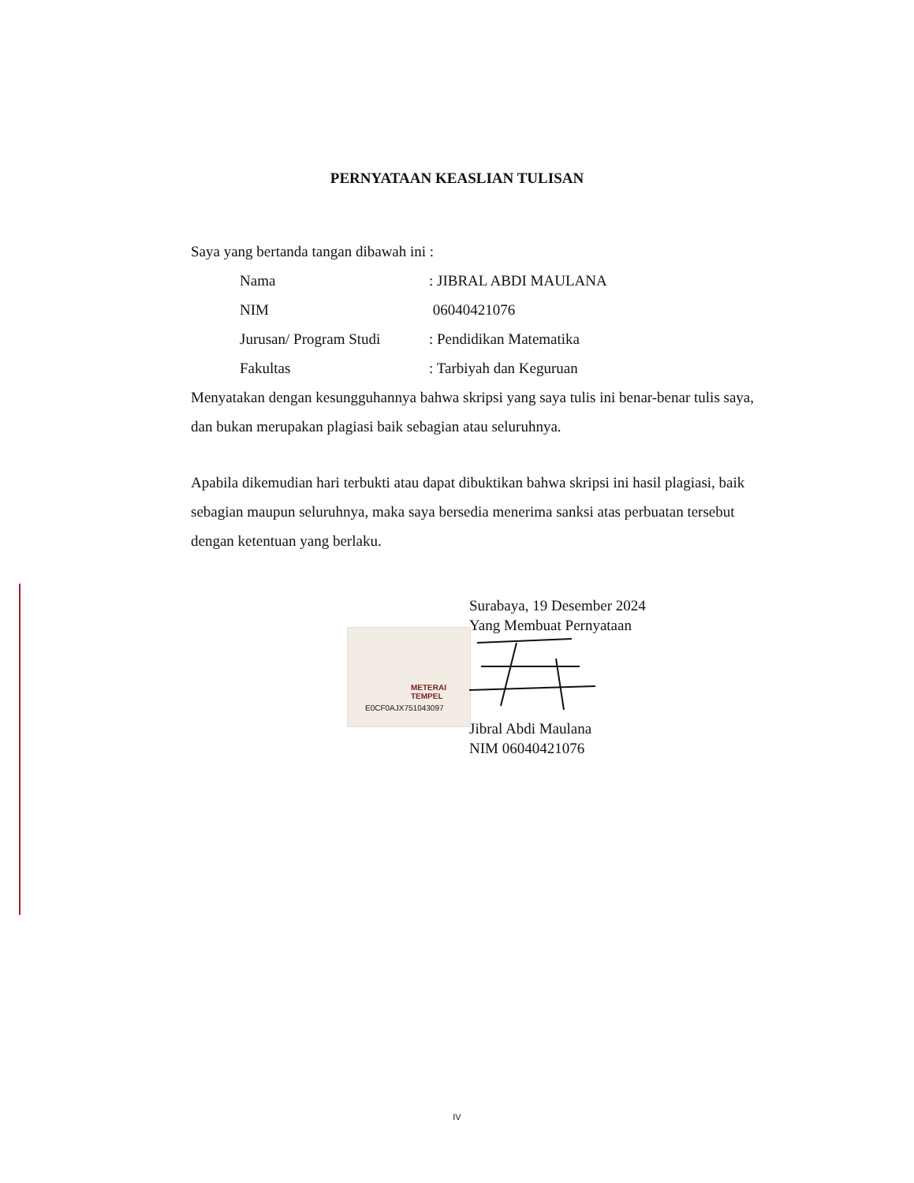PERNYATAAN KEASLIAN TULISAN
Saya yang bertanda tangan dibawah ini :
Nama: JIBRAL ABDI MAULANA
NIM 06040421076
Jurusan/ Program Studi: Pendidikan Matematika
Fakultas: Tarbiyah dan Keguruan
Menyatakan dengan kesungguhannya bahwa skripsi yang saya tulis ini benar-benar tulis saya, dan bukan merupakan plagiasi baik sebagian atau seluruhnya.
Apabila dikemudian hari terbukti atau dapat dibuktikan bahwa skripsi ini hasil plagiasi, baik sebagian maupun seluruhnya, maka saya bersedia menerima sanksi atas perbuatan tersebut dengan ketentuan yang berlaku.
METERAI TEMPEL
E0CF0AJX751043097
Surabaya, 19 Desember 2024
Yang Membuat Pernyataan
Jibral Abdi Maulana
NIM 06040421076
IV